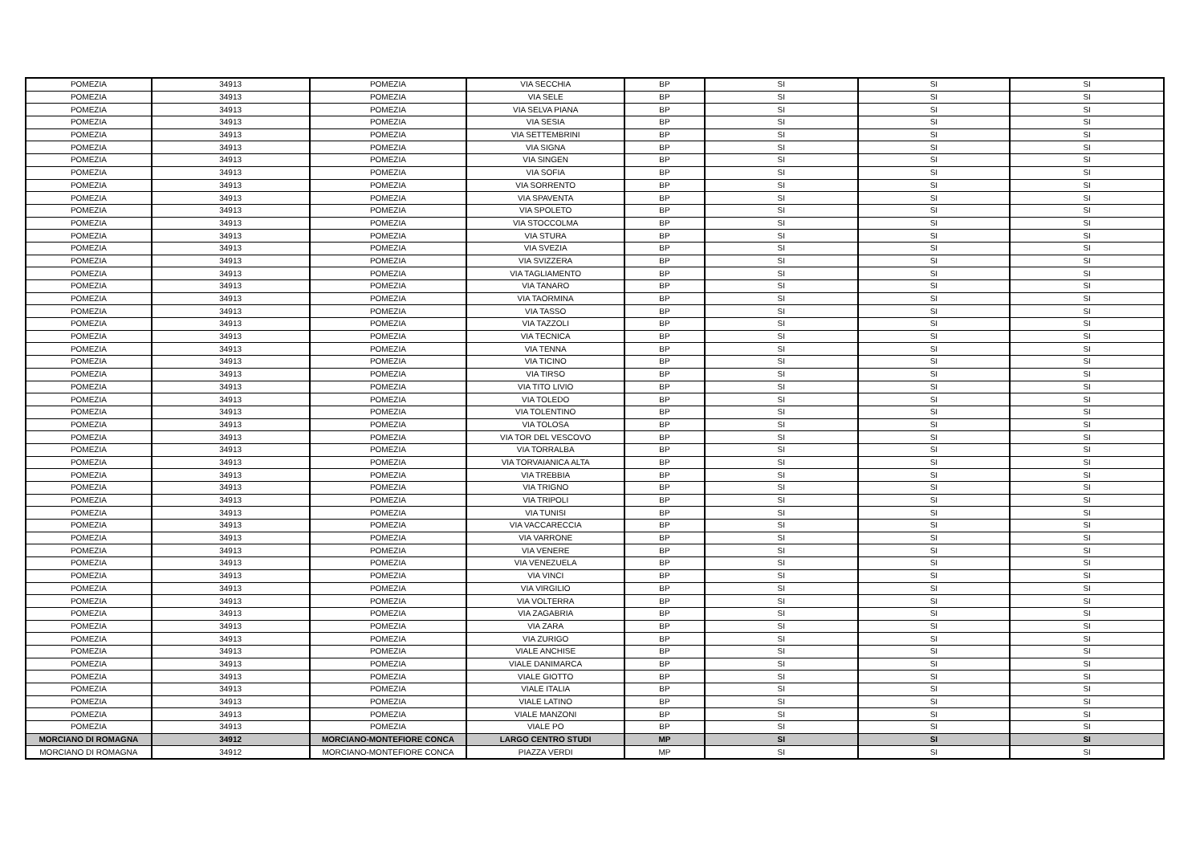| POMEZIA | 34913 | POMEZIA | VIA SECCHIA | BP | SI | SI | SI |
| POMEZIA | 34913 | POMEZIA | VIA SELE | BP | SI | SI | SI |
| POMEZIA | 34913 | POMEZIA | VIA SELVA PIANA | BP | SI | SI | SI |
| POMEZIA | 34913 | POMEZIA | VIA SESIA | BP | SI | SI | SI |
| POMEZIA | 34913 | POMEZIA | VIA SETTEMBRINI | BP | SI | SI | SI |
| POMEZIA | 34913 | POMEZIA | VIA SIGNA | BP | SI | SI | SI |
| POMEZIA | 34913 | POMEZIA | VIA SINGEN | BP | SI | SI | SI |
| POMEZIA | 34913 | POMEZIA | VIA SOFIA | BP | SI | SI | SI |
| POMEZIA | 34913 | POMEZIA | VIA SORRENTO | BP | SI | SI | SI |
| POMEZIA | 34913 | POMEZIA | VIA SPAVENTA | BP | SI | SI | SI |
| POMEZIA | 34913 | POMEZIA | VIA SPOLETO | BP | SI | SI | SI |
| POMEZIA | 34913 | POMEZIA | VIA STOCCOLMA | BP | SI | SI | SI |
| POMEZIA | 34913 | POMEZIA | VIA STURA | BP | SI | SI | SI |
| POMEZIA | 34913 | POMEZIA | VIA SVEZIA | BP | SI | SI | SI |
| POMEZIA | 34913 | POMEZIA | VIA SVIZZERA | BP | SI | SI | SI |
| POMEZIA | 34913 | POMEZIA | VIA TAGLIAMENTO | BP | SI | SI | SI |
| POMEZIA | 34913 | POMEZIA | VIA TANARO | BP | SI | SI | SI |
| POMEZIA | 34913 | POMEZIA | VIA TAORMINA | BP | SI | SI | SI |
| POMEZIA | 34913 | POMEZIA | VIA TASSO | BP | SI | SI | SI |
| POMEZIA | 34913 | POMEZIA | VIA TAZZOLI | BP | SI | SI | SI |
| POMEZIA | 34913 | POMEZIA | VIA TECNICA | BP | SI | SI | SI |
| POMEZIA | 34913 | POMEZIA | VIA TENNA | BP | SI | SI | SI |
| POMEZIA | 34913 | POMEZIA | VIA TICINO | BP | SI | SI | SI |
| POMEZIA | 34913 | POMEZIA | VIA TIRSO | BP | SI | SI | SI |
| POMEZIA | 34913 | POMEZIA | VIA TITO LIVIO | BP | SI | SI | SI |
| POMEZIA | 34913 | POMEZIA | VIA TOLEDO | BP | SI | SI | SI |
| POMEZIA | 34913 | POMEZIA | VIA TOLENTINO | BP | SI | SI | SI |
| POMEZIA | 34913 | POMEZIA | VIA TOLOSA | BP | SI | SI | SI |
| POMEZIA | 34913 | POMEZIA | VIA TOR DEL VESCOVO | BP | SI | SI | SI |
| POMEZIA | 34913 | POMEZIA | VIA TORRALBA | BP | SI | SI | SI |
| POMEZIA | 34913 | POMEZIA | VIA TORVAIANICA ALTA | BP | SI | SI | SI |
| POMEZIA | 34913 | POMEZIA | VIA TREBBIA | BP | SI | SI | SI |
| POMEZIA | 34913 | POMEZIA | VIA TRIGNO | BP | SI | SI | SI |
| POMEZIA | 34913 | POMEZIA | VIA TRIPOLI | BP | SI | SI | SI |
| POMEZIA | 34913 | POMEZIA | VIA TUNISI | BP | SI | SI | SI |
| POMEZIA | 34913 | POMEZIA | VIA VACCARECCIA | BP | SI | SI | SI |
| POMEZIA | 34913 | POMEZIA | VIA VARRONE | BP | SI | SI | SI |
| POMEZIA | 34913 | POMEZIA | VIA VENERE | BP | SI | SI | SI |
| POMEZIA | 34913 | POMEZIA | VIA VENEZUELA | BP | SI | SI | SI |
| POMEZIA | 34913 | POMEZIA | VIA VINCI | BP | SI | SI | SI |
| POMEZIA | 34913 | POMEZIA | VIA VIRGILIO | BP | SI | SI | SI |
| POMEZIA | 34913 | POMEZIA | VIA VOLTERRA | BP | SI | SI | SI |
| POMEZIA | 34913 | POMEZIA | VIA ZAGABRIA | BP | SI | SI | SI |
| POMEZIA | 34913 | POMEZIA | VIA ZARA | BP | SI | SI | SI |
| POMEZIA | 34913 | POMEZIA | VIA ZURIGO | BP | SI | SI | SI |
| POMEZIA | 34913 | POMEZIA | VIALE ANCHISE | BP | SI | SI | SI |
| POMEZIA | 34913 | POMEZIA | VIALE DANIMARCA | BP | SI | SI | SI |
| POMEZIA | 34913 | POMEZIA | VIALE GIOTTO | BP | SI | SI | SI |
| POMEZIA | 34913 | POMEZIA | VIALE ITALIA | BP | SI | SI | SI |
| POMEZIA | 34913 | POMEZIA | VIALE LATINO | BP | SI | SI | SI |
| POMEZIA | 34913 | POMEZIA | VIALE MANZONI | BP | SI | SI | SI |
| POMEZIA | 34913 | POMEZIA | VIALE PO | BP | SI | SI | SI |
| MORCIANO DI ROMAGNA | 34912 | MORCIANO-MONTEFIORE CONCA | LARGO CENTRO STUDI | MP | SI | SI | SI |
| MORCIANO DI ROMAGNA | 34912 | MORCIANO-MONTEFIORE CONCA | PIAZZA VERDI | MP | SI | SI | SI |